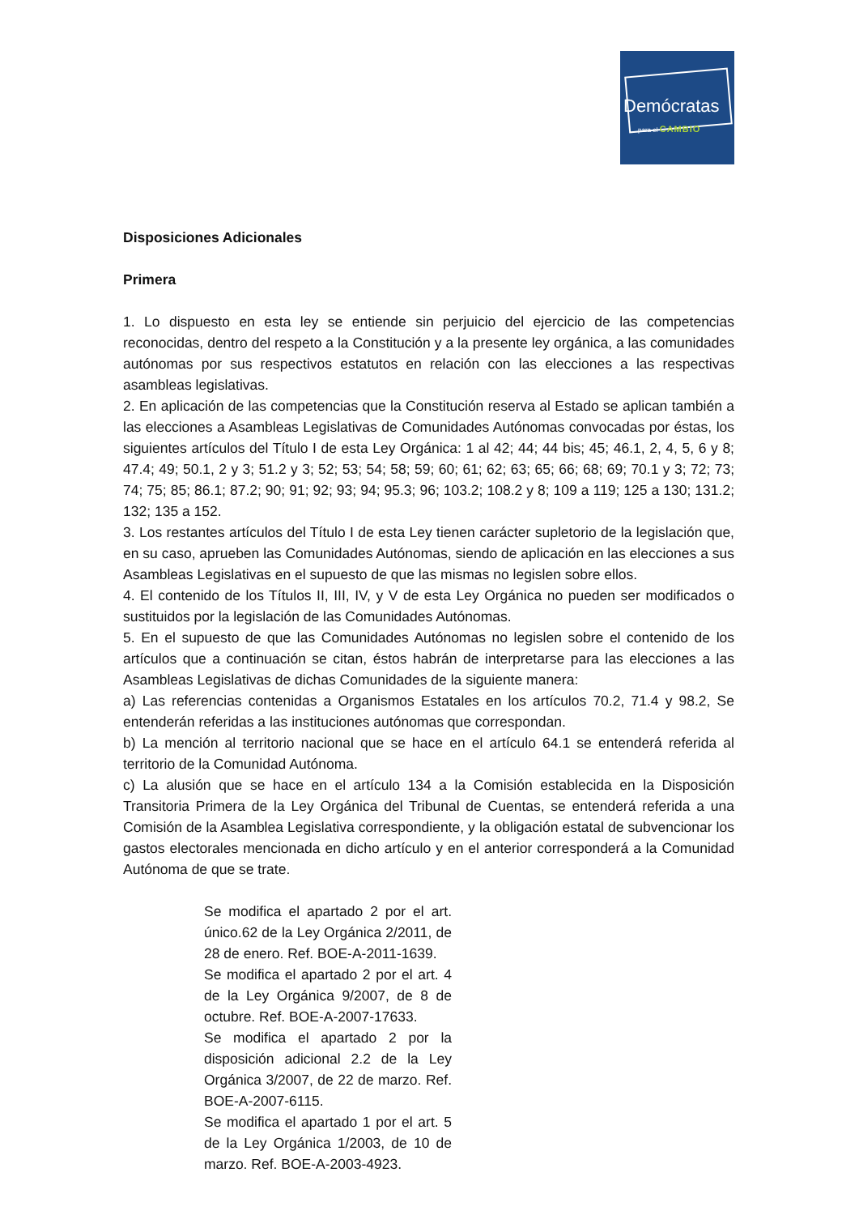Demócratas
para el CAMBIO
Disposiciones Adicionales
Primera
1. Lo dispuesto en esta ley se entiende sin perjuicio del ejercicio de las competencias reconocidas, dentro del respeto a la Constitución y a la presente ley orgánica, a las comunidades autónomas por sus respectivos estatutos en relación con las elecciones a las respectivas asambleas legislativas.
2. En aplicación de las competencias que la Constitución reserva al Estado se aplican también a las elecciones a Asambleas Legislativas de Comunidades Autónomas convocadas por éstas, los siguientes artículos del Título I de esta Ley Orgánica: 1 al 42; 44; 44 bis; 45; 46.1, 2, 4, 5, 6 y 8; 47.4; 49; 50.1, 2 y 3; 51.2 y 3; 52; 53; 54; 58; 59; 60; 61; 62; 63; 65; 66; 68; 69; 70.1 y 3; 72; 73; 74; 75; 85; 86.1; 87.2; 90; 91; 92; 93; 94; 95.3; 96; 103.2; 108.2 y 8; 109 a 119; 125 a 130; 131.2; 132; 135 a 152.
3. Los restantes artículos del Título I de esta Ley tienen carácter supletorio de la legislación que, en su caso, aprueben las Comunidades Autónomas, siendo de aplicación en las elecciones a sus Asambleas Legislativas en el supuesto de que las mismas no legislen sobre ellos.
4. El contenido de los Títulos II, III, IV, y V de esta Ley Orgánica no pueden ser modificados o sustituidos por la legislación de las Comunidades Autónomas.
5. En el supuesto de que las Comunidades Autónomas no legislen sobre el contenido de los artículos que a continuación se citan, éstos habrán de interpretarse para las elecciones a las Asambleas Legislativas de dichas Comunidades de la siguiente manera:
a) Las referencias contenidas a Organismos Estatales en los artículos 70.2, 71.4 y 98.2, Se entenderán referidas a las instituciones autónomas que correspondan.
b) La mención al territorio nacional que se hace en el artículo 64.1 se entenderá referida al territorio de la Comunidad Autónoma.
c) La alusión que se hace en el artículo 134 a la Comisión establecida en la Disposición Transitoria Primera de la Ley Orgánica del Tribunal de Cuentas, se entenderá referida a una Comisión de la Asamblea Legislativa correspondiente, y la obligación estatal de subvencionar los gastos electorales mencionada en dicho artículo y en el anterior corresponderá a la Comunidad Autónoma de que se trate.
Se modifica el apartado 2 por el art. único.62 de la Ley Orgánica 2/2011, de 28 de enero. Ref. BOE-A-2011-1639.
Se modifica el apartado 2 por el art. 4 de la Ley Orgánica 9/2007, de 8 de octubre. Ref. BOE-A-2007-17633.
Se modifica el apartado 2 por la disposición adicional 2.2 de la Ley Orgánica 3/2007, de 22 de marzo. Ref. BOE-A-2007-6115.
Se modifica el apartado 1 por el art. 5 de la Ley Orgánica 1/2003, de 10 de marzo. Ref. BOE-A-2003-4923.